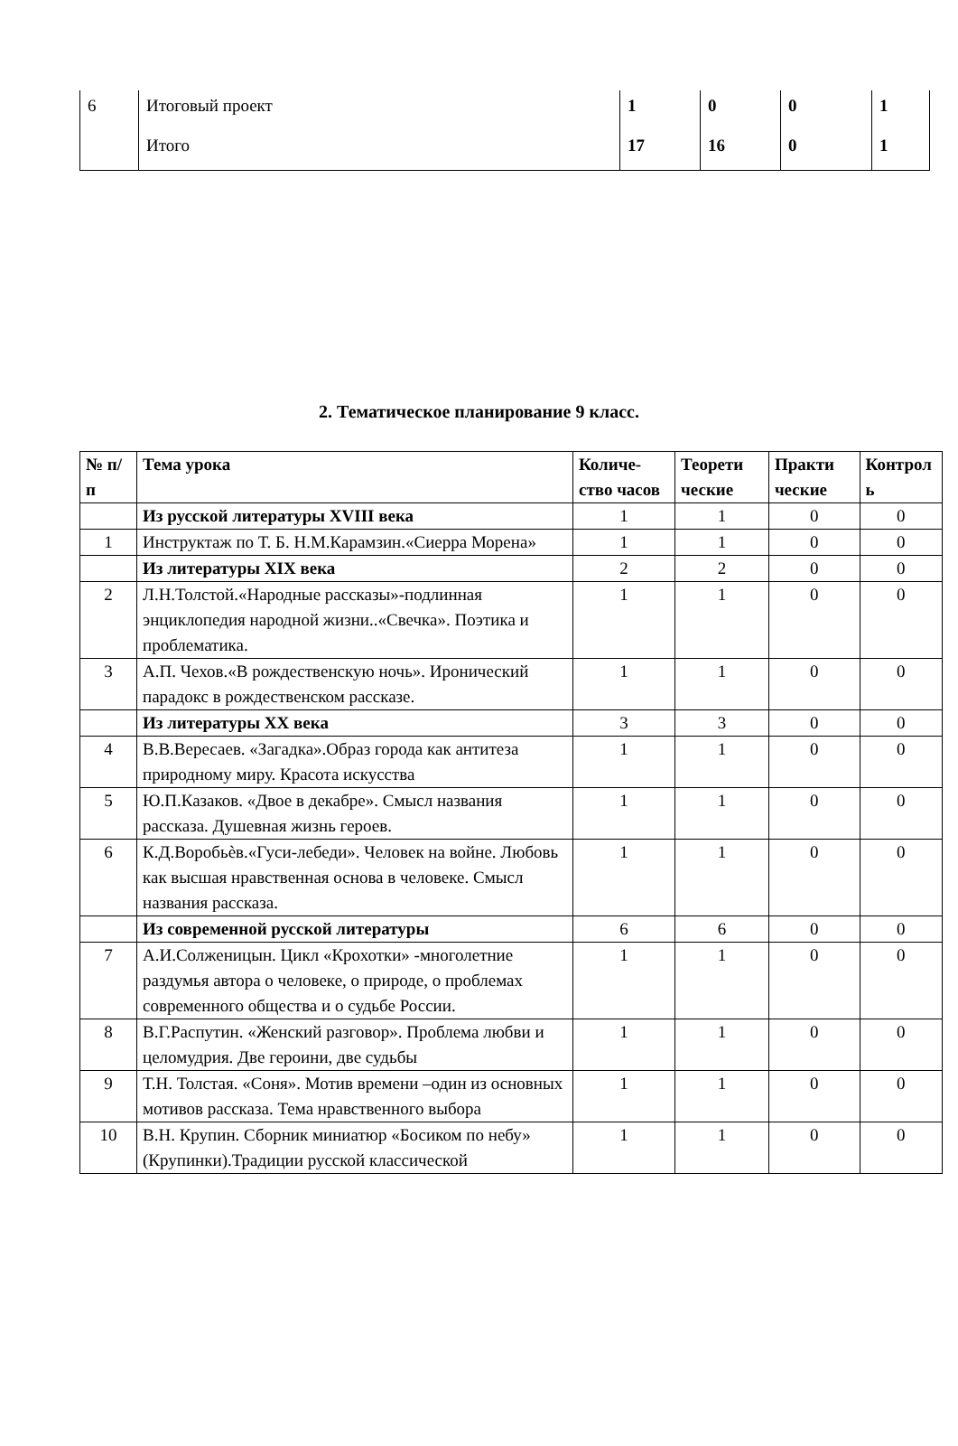| 6 | Итоговый проект | 1 | 0 | 0 | 1 |
| | Итого | 17 | 16 | 0 | 1 |
2. Тематическое планирование 9 класс.
| № п/п | Тема урока | Количе-ство часов | Теорети ческие | Практи ческие | Контрол ь |
| --- | --- | --- | --- | --- | --- |
| | Из русской литературы XVIII века | 1 | 1 | 0 | 0 |
| 1 | Инструктаж по Т. Б. Н.М.Карамзин.«Сиерра Морена» | 1 | 1 | 0 | 0 |
| | Из литературы XIX века | 2 | 2 | 0 | 0 |
| 2 | Л.Н.Толстой.«Народные рассказы»-подлинная энциклопедия народной жизни..«Свечка». Поэтика и проблематика. | 1 | 1 | 0 | 0 |
| 3 | А.П. Чехов.«В рождественскую ночь». Иронический парадокс в рождественском рассказе. | 1 | 1 | 0 | 0 |
| | Из литературы XX века | 3 | 3 | 0 | 0 |
| 4 | В.В.Вересаев. «Загадка».Образ города как антитеза природному миру. Красота искусства | 1 | 1 | 0 | 0 |
| 5 | Ю.П.Казаков. «Двое в декабре». Смысл названия рассказа. Душевная жизнь героев. | 1 | 1 | 0 | 0 |
| 6 | К.Д.Воробьѐв.«Гуси-лебеди». Человек на войне. Любовь как высшая нравственная основа в человеке. Смысл названия рассказа. | 1 | 1 | 0 | 0 |
| | Из современной русской литературы | 6 | 6 | 0 | 0 |
| 7 | А.И.Солженицын. Цикл «Крохотки» -многолетние раздумья автора о человеке, о природе, о проблемах современного общества и о судьбе России. | 1 | 1 | 0 | 0 |
| 8 | В.Г.Распутин. «Женский разговор». Проблема любви и целомудрия. Две героини, две судьбы | 1 | 1 | 0 | 0 |
| 9 | Т.Н. Толстая. «Соня». Мотив времени –один из основных мотивов рассказа. Тема нравственного выбора | 1 | 1 | 0 | 0 |
| 10 | В.Н. Крупин. Сборник миниатюр «Босиком по небу» (Крупинки).Традиции русской классической | 1 | 1 | 0 | 0 |